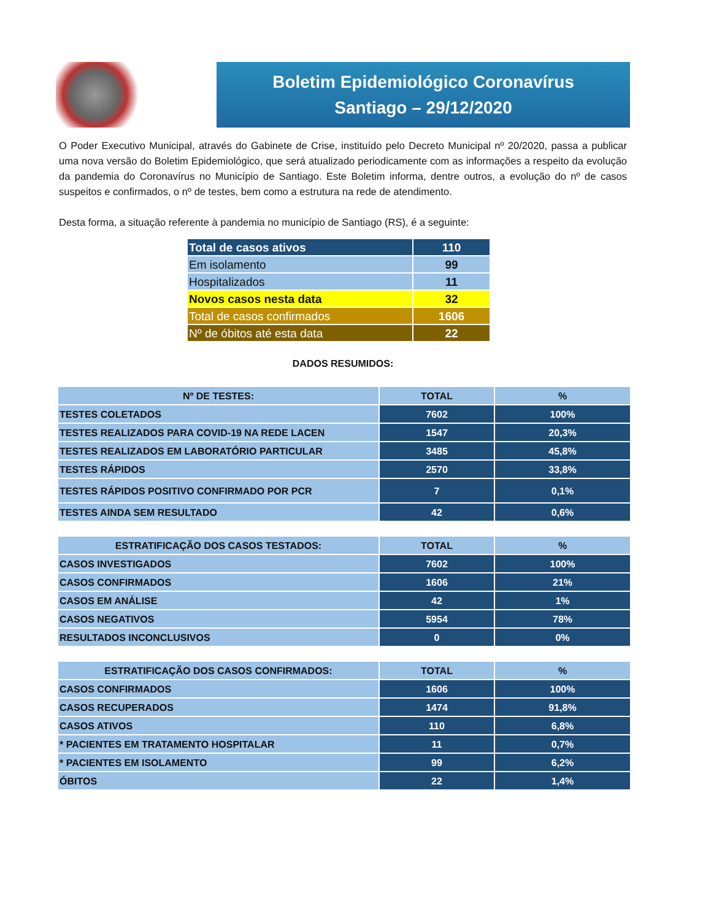Boletim Epidemiológico Coronavírus
Santiago – 29/12/2020
O Poder Executivo Municipal, através do Gabinete de Crise, instituído pelo Decreto Municipal nº 20/2020, passa a publicar uma nova versão do Boletim Epidemiológico, que será atualizado periodicamente com as informações a respeito da evolução da pandemia do Coronavírus no Município de Santiago. Este Boletim informa, dentre outros, a evolução do nº de casos suspeitos e confirmados, o nº de testes, bem como a estrutura na rede de atendimento.
Desta forma, a situação referente à pandemia no município de Santiago (RS), é a seguinte:
| Total de casos ativos | 110 |
| Em isolamento | 99 |
| Hospitalizados | 11 |
| Novos casos nesta data | 32 |
| Total de casos confirmados | 1606 |
| Nº de óbitos até esta data | 22 |
DADOS RESUMIDOS:
| Nº DE TESTES: | TOTAL | % |
| --- | --- | --- |
| TESTES COLETADOS | 7602 | 100% |
| TESTES REALIZADOS PARA COVID-19 NA REDE LACEN | 1547 | 20,3% |
| TESTES REALIZADOS EM LABORATÓRIO PARTICULAR | 3485 | 45,8% |
| TESTES RÁPIDOS | 2570 | 33,8% |
| TESTES RÁPIDOS POSITIVO CONFIRMADO POR PCR | 7 | 0,1% |
| TESTES AINDA SEM RESULTADO | 42 | 0,6% |
| ESTRATIFICAÇÃO DOS CASOS TESTADOS: | TOTAL | % |
| --- | --- | --- |
| CASOS INVESTIGADOS | 7602 | 100% |
| CASOS CONFIRMADOS | 1606 | 21% |
| CASOS EM ANÁLISE | 42 | 1% |
| CASOS NEGATIVOS | 5954 | 78% |
| RESULTADOS INCONCLUSIVOS | 0 | 0% |
| ESTRATIFICAÇÃO DOS CASOS CONFIRMADOS: | TOTAL | % |
| --- | --- | --- |
| CASOS CONFIRMADOS | 1606 | 100% |
| CASOS RECUPERADOS | 1474 | 91,8% |
| CASOS ATIVOS | 110 | 6,8% |
| * PACIENTES EM TRATAMENTO HOSPITALAR | 11 | 0,7% |
| * PACIENTES EM ISOLAMENTO | 99 | 6,2% |
| ÓBITOS | 22 | 1,4% |